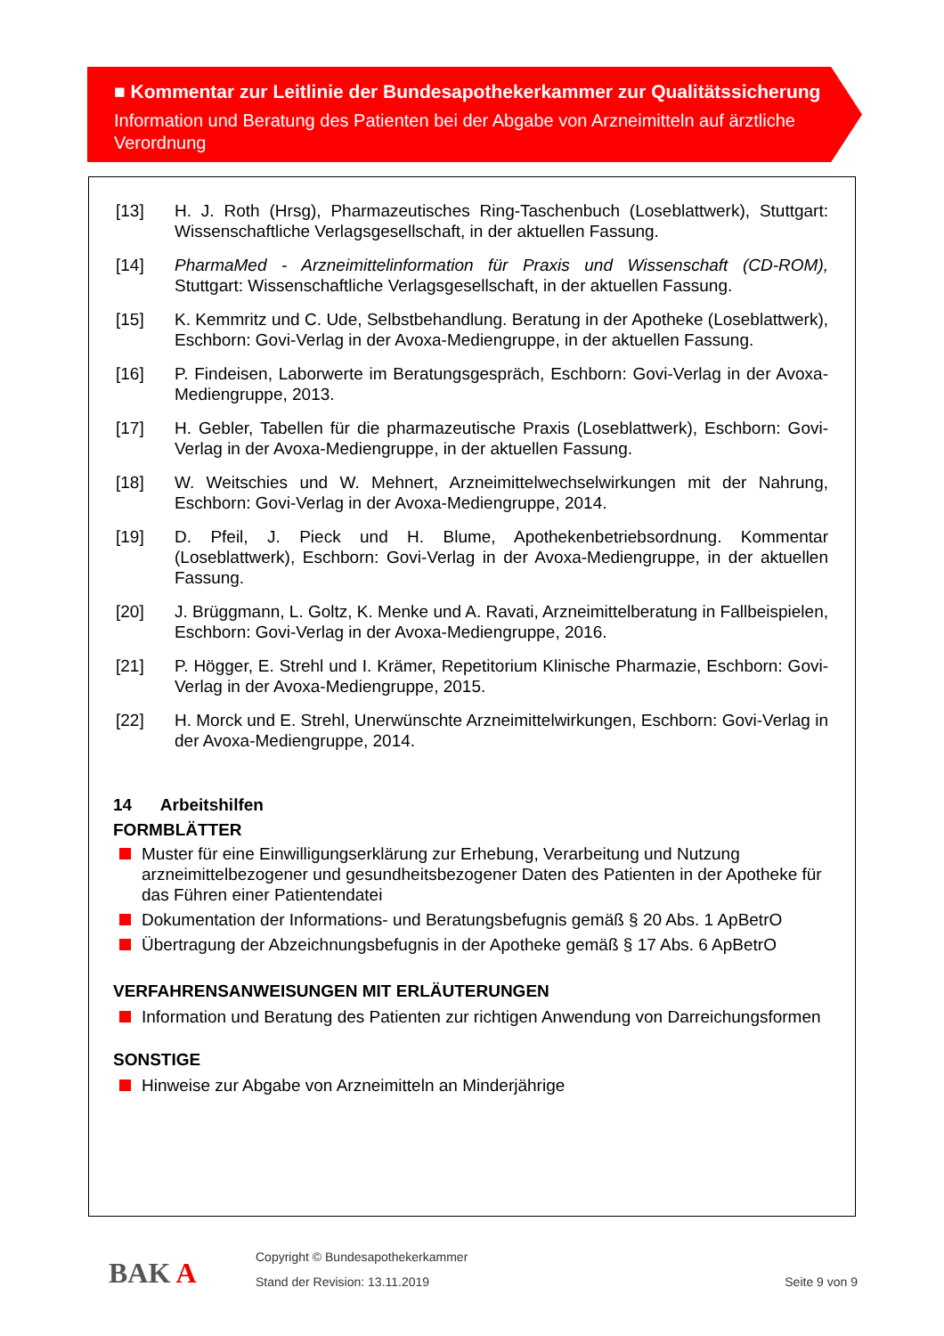■ Kommentar zur Leitlinie der Bundesapothekerkammer zur Qualitätssicherung
Information und Beratung des Patienten bei der Abgabe von Arzneimitteln auf ärztliche Verordnung
[13] H. J. Roth (Hrsg), Pharmazeutisches Ring-Taschenbuch (Loseblattwerk), Stuttgart: Wissenschaftliche Verlagsgesellschaft, in der aktuellen Fassung.
[14] PharmaMed - Arzneimittelinformation für Praxis und Wissenschaft (CD-ROM), Stuttgart: Wissenschaftliche Verlagsgesellschaft, in der aktuellen Fassung.
[15] K. Kemmritz und C. Ude, Selbstbehandlung. Beratung in der Apotheke (Loseblattwerk), Eschborn: Govi-Verlag in der Avoxa-Mediengruppe, in der aktuellen Fassung.
[16] P. Findeisen, Laborwerte im Beratungsgespräch, Eschborn: Govi-Verlag in der Avoxa-Mediengruppe, 2013.
[17] H. Gebler, Tabellen für die pharmazeutische Praxis (Loseblattwerk), Eschborn: Govi-Verlag in der Avoxa-Mediengruppe, in der aktuellen Fassung.
[18] W. Weitschies und W. Mehnert, Arzneimittelwechselwirkungen mit der Nahrung, Eschborn: Govi-Verlag in der Avoxa-Mediengruppe, 2014.
[19] D. Pfeil, J. Pieck und H. Blume, Apothekenbetriebsordnung. Kommentar (Loseblattwerk), Eschborn: Govi-Verlag in der Avoxa-Mediengruppe, in der aktuellen Fassung.
[20] J. Brüggmann, L. Goltz, K. Menke und A. Ravati, Arzneimittelberatung in Fallbeispielen, Eschborn: Govi-Verlag in der Avoxa-Mediengruppe, 2016.
[21] P. Högger, E. Strehl und I. Krämer, Repetitorium Klinische Pharmazie, Eschborn: Govi-Verlag in der Avoxa-Mediengruppe, 2015.
[22] H. Morck und E. Strehl, Unerwünschte Arzneimittelwirkungen, Eschborn: Govi-Verlag in der Avoxa-Mediengruppe, 2014.
14 Arbeitshilfen
FORMBLÄTTER
Muster für eine Einwilligungserklärung zur Erhebung, Verarbeitung und Nutzung arzneimittelbezogener und gesundheitsbezogener Daten des Patienten in der Apotheke für das Führen einer Patientendatei
Dokumentation der Informations- und Beratungsbefugnis gemäß § 20 Abs. 1 ApBetrO
Übertragung der Abzeichnungsbefugnis in der Apotheke gemäß § 17 Abs. 6 ApBetrO
VERFAHRENSANWEISUNGEN MIT ERLÄUTERUNGEN
Information und Beratung des Patienten zur richtigen Anwendung von Darreichungsformen
SONSTIGE
Hinweise zur Abgabe von Arzneimitteln an Minderjährige
BAK A
Copyright © Bundesapothekerkammer
Stand der Revision: 13.11.2019 Seite 9 von 9